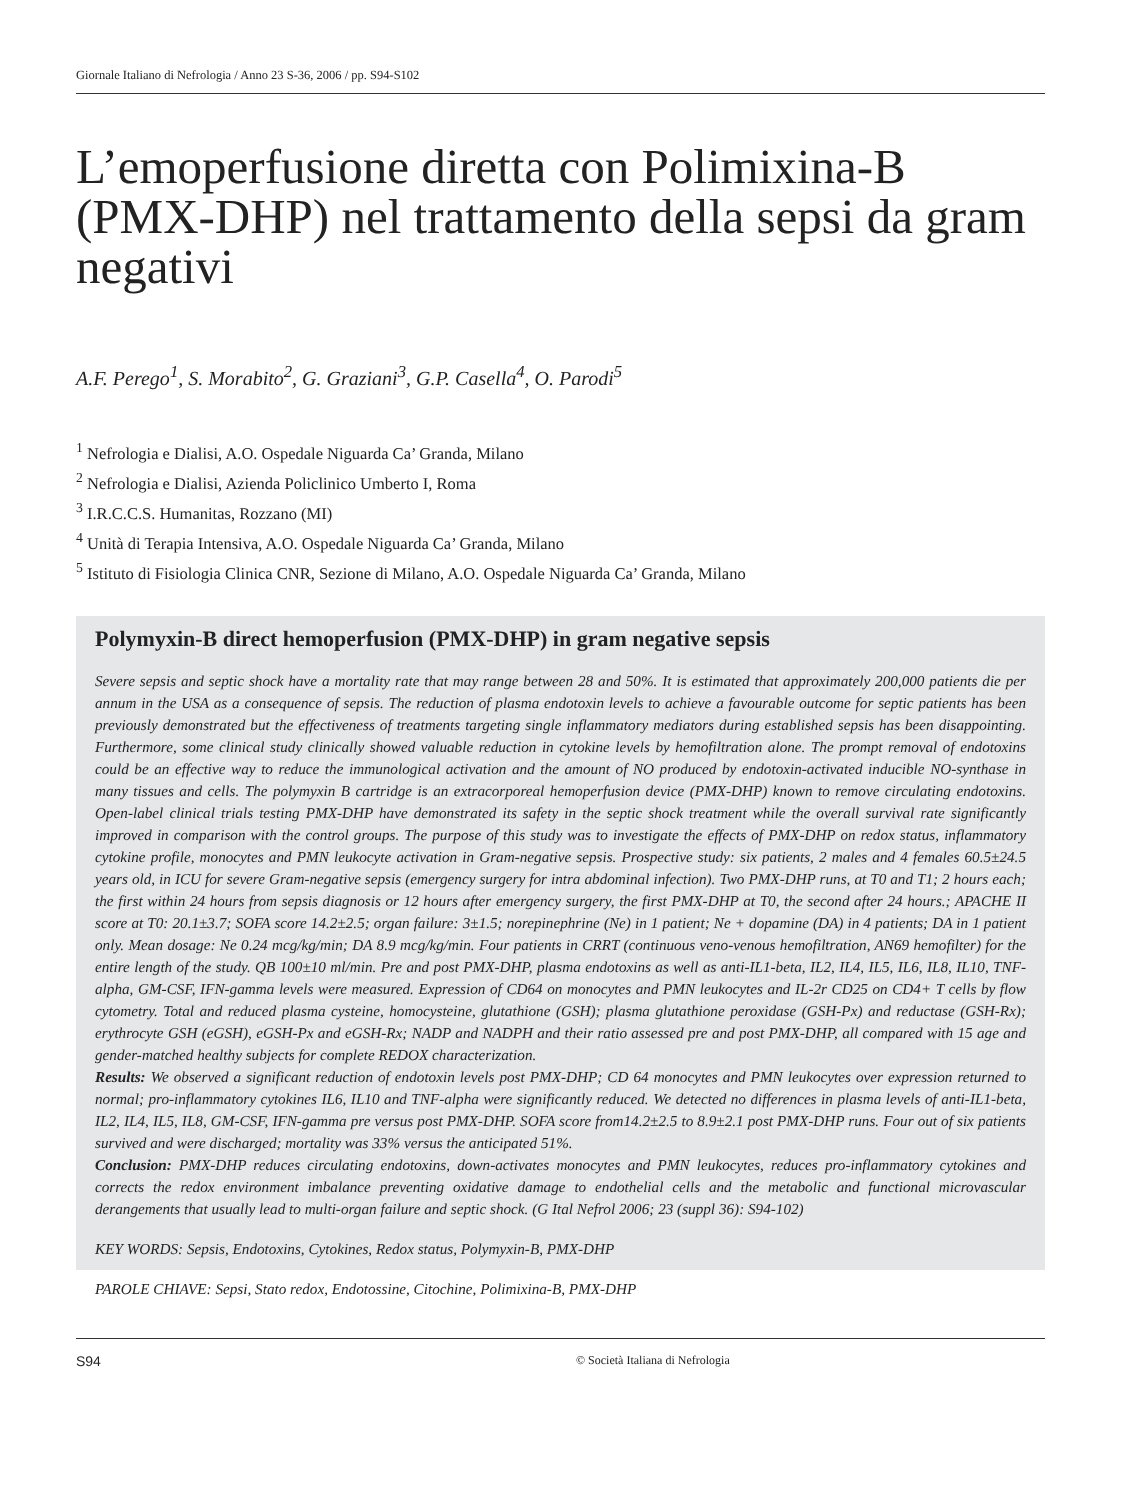Giornale Italiano di Nefrologia / Anno 23 S-36, 2006 / pp. S94-S102
L’emoperfusione diretta con Polimixina-B (PMX-DHP) nel trattamento della sepsi da gram negativi
A.F. Perego<sup>1</sup>, S. Morabito<sup>2</sup>, G. Graziani<sup>3</sup>, G.P. Casella<sup>4</sup>, O. Parodi<sup>5</sup>
<sup>1</sup> Nefrologia e Dialisi, A.O. Ospedale Niguarda Ca’ Granda, Milano
<sup>2</sup> Nefrologia e Dialisi, Azienda Policlinico Umberto I, Roma
<sup>3</sup> I.R.C.C.S. Humanitas, Rozzano (MI)
<sup>4</sup> Unità di Terapia Intensiva, A.O. Ospedale Niguarda Ca’ Granda, Milano
<sup>5</sup> Istituto di Fisiologia Clinica CNR, Sezione di Milano, A.O. Ospedale Niguarda Ca’ Granda, Milano
Polymyxin-B direct hemoperfusion (PMX-DHP) in gram negative sepsis
Severe sepsis and septic shock have a mortality rate that may range between 28 and 50%. It is estimated that approximately 200,000 patients die per annum in the USA as a consequence of sepsis. The reduction of plasma endotoxin levels to achieve a favourable outcome for septic patients has been previously demonstrated but the effectiveness of treatments targeting single inflammatory mediators during established sepsis has been disappointing. Furthermore, some clinical study clinically showed valuable reduction in cytokine levels by hemofiltration alone. The prompt removal of endotoxins could be an effective way to reduce the immunological activation and the amount of NO produced by endotoxin-activated inducible NO-synthase in many tissues and cells. The polymyxin B cartridge is an extracorporeal hemoperfusion device (PMX-DHP) known to remove circulating endotoxins. Open-label clinical trials testing PMX-DHP have demonstrated its safety in the septic shock treatment while the overall survival rate significantly improved in comparison with the control groups. The purpose of this study was to investigate the effects of PMX-DHP on redox status, inflammatory cytokine profile, monocytes and PMN leukocyte activation in Gram-negative sepsis. Prospective study: six patients, 2 males and 4 females 60.5±24.5 years old, in ICU for severe Gram-negative sepsis (emergency surgery for intra abdominal infection). Two PMX-DHP runs, at T0 and T1; 2 hours each; the first within 24 hours from sepsis diagnosis or 12 hours after emergency surgery, the first PMX-DHP at T0, the second after 24 hours.; APACHE II score at T0: 20.1±3.7; SOFA score 14.2±2.5; organ failure: 3±1.5; norepinephrine (Ne) in 1 patient; Ne + dopamine (DA) in 4 patients; DA in 1 patient only. Mean dosage: Ne 0.24 mcg/kg/min; DA 8.9 mcg/kg/min. Four patients in CRRT (continuous veno-venous hemofiltration, AN69 hemofilter) for the entire length of the study. QB 100±10 ml/min. Pre and post PMX-DHP, plasma endotoxins as well as anti-IL1-beta, IL2, IL4, IL5, IL6, IL8, IL10, TNF-alpha, GM-CSF, IFN-gamma levels were measured. Expression of CD64 on monocytes and PMN leukocytes and IL-2r CD25 on CD4+ T cells by flow cytometry. Total and reduced plasma cysteine, homocysteine, glutathione (GSH); plasma glutathione peroxidase (GSH-Px) and reductase (GSH-Rx); erythrocyte GSH (eGSH), eGSH-Px and eGSH-Rx; NADP and NADPH and their ratio assessed pre and post PMX-DHP, all compared with 15 age and gender-matched healthy subjects for complete REDOX characterization.
Results: We observed a significant reduction of endotoxin levels post PMX-DHP; CD 64 monocytes and PMN leukocytes over expression returned to normal; pro-inflammatory cytokines IL6, IL10 and TNF-alpha were significantly reduced. We detected no differences in plasma levels of anti-IL1-beta, IL2, IL4, IL5, IL8, GM-CSF, IFN-gamma pre versus post PMX-DHP. SOFA score from14.2±2.5 to 8.9±2.1 post PMX-DHP runs. Four out of six patients survived and were discharged; mortality was 33% versus the anticipated 51%.
Conclusion: PMX-DHP reduces circulating endotoxins, down-activates monocytes and PMN leukocytes, reduces pro-inflammatory cytokines and corrects the redox environment imbalance preventing oxidative damage to endothelial cells and the metabolic and functional microvascular derangements that usually lead to multi-organ failure and septic shock. (G Ital Nefrol 2006; 23 (suppl 36): S94-102)
KEY WORDS: Sepsis, Endotoxins, Cytokines, Redox status, Polymyxin-B, PMX-DHP
PAROLE CHIAVE: Sepsi, Stato redox, Endotossine, Citochine, Polimixina-B, PMX-DHP
S94 © Società Italiana di Nefrologia